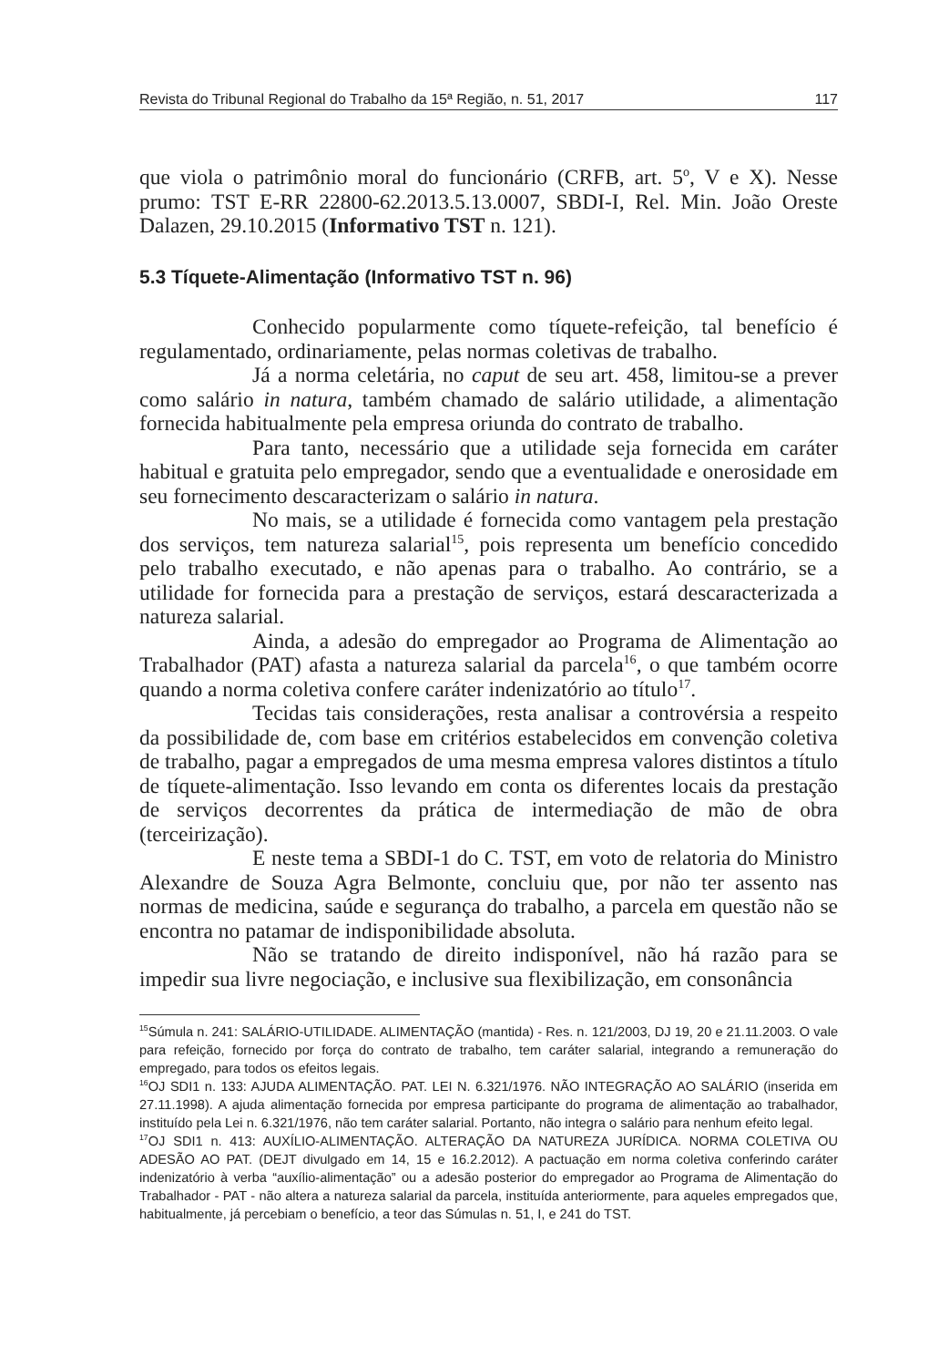Revista do Tribunal Regional do Trabalho da 15ª Região, n. 51, 2017 117
que viola o patrimônio moral do funcionário (CRFB, art. 5<sup>o</sup>, V e X). Nesse prumo: TST E-RR 22800-62.2013.5.13.0007, SBDI-I, Rel. Min. João Oreste Dalazen, 29.10.2015 (Informativo TST n. 121).
5.3 Tíquete-Alimentação (Informativo TST n. 96)
Conhecido popularmente como tíquete-refeição, tal benefício é regulamentado, ordinariamente, pelas normas coletivas de trabalho.
Já a norma celetária, no caput de seu art. 458, limitou-se a prever como salário in natura, também chamado de salário utilidade, a alimentação fornecida habitualmente pela empresa oriunda do contrato de trabalho.
Para tanto, necessário que a utilidade seja fornecida em caráter habitual e gratuita pelo empregador, sendo que a eventualidade e onerosidade em seu fornecimento descaracterizam o salário in natura.
No mais, se a utilidade é fornecida como vantagem pela prestação dos serviços, tem natureza salarial<sup>15</sup>, pois representa um benefício concedido pelo trabalho executado, e não apenas para o trabalho. Ao contrário, se a utilidade for fornecida para a prestação de serviços, estará descaracterizada a natureza salarial.
Ainda, a adesão do empregador ao Programa de Alimentação ao Trabalhador (PAT) afasta a natureza salarial da parcela<sup>16</sup>, o que também ocorre quando a norma coletiva confere caráter indenizatório ao título<sup>17</sup>.
Tecidas tais considerações, resta analisar a controvérsia a respeito da possibilidade de, com base em critérios estabelecidos em convenção coletiva de trabalho, pagar a empregados de uma mesma empresa valores distintos a título de tíquete-alimentação. Isso levando em conta os diferentes locais da prestação de serviços decorrentes da prática de intermediação de mão de obra (terceirização).
E neste tema a SBDI-1 do C. TST, em voto de relatoria do Ministro Alexandre de Souza Agra Belmonte, concluiu que, por não ter assento nas normas de medicina, saúde e segurança do trabalho, a parcela em questão não se encontra no patamar de indisponibilidade absoluta.
Não se tratando de direito indisponível, não há razão para se impedir sua livre negociação, e inclusive sua flexibilização, em consonância
<sup>15</sup> Súmula n. 241: SALÁRIO-UTILIDADE. ALIMENTAÇÃO (mantida) - Res. n. 121/2003, DJ 19, 20 e 21.11.2003. O vale para refeição, fornecido por força do contrato de trabalho, tem caráter salarial, integrando a remuneração do empregado, para todos os efeitos legais.
<sup>16</sup>OJ SDI1 n. 133: AJUDA ALIMENTAÇÃO. PAT. LEI N. 6.321/1976. NÃO INTEGRAÇÃO AO SALÁRIO (inserida em 27.11.1998). A ajuda alimentação fornecida por empresa participante do programa de alimentação ao trabalhador, instituído pela Lei n. 6.321/1976, não tem caráter salarial. Portanto, não integra o salário para nenhum efeito legal.
<sup>17</sup>OJ SDI1 n. 413: AUXÍLIO-ALIMENTAÇÃO. ALTERAÇÃO DA NATUREZA JURÍDICA. NORMA COLETIVA OU ADESÃO AO PAT. (DEJT divulgado em 14, 15 e 16.2.2012). A pactuação em norma coletiva conferindo caráter indenizatório à verba “auxílio-alimentação” ou a adesão posterior do empregador ao Programa de Alimentação do Trabalhador - PAT - não altera a natureza salarial da parcela, instituída anteriormente, para aqueles empregados que, habitualmente, já percebiam o benefício, a teor das Súmulas n. 51, I, e 241 do TST.